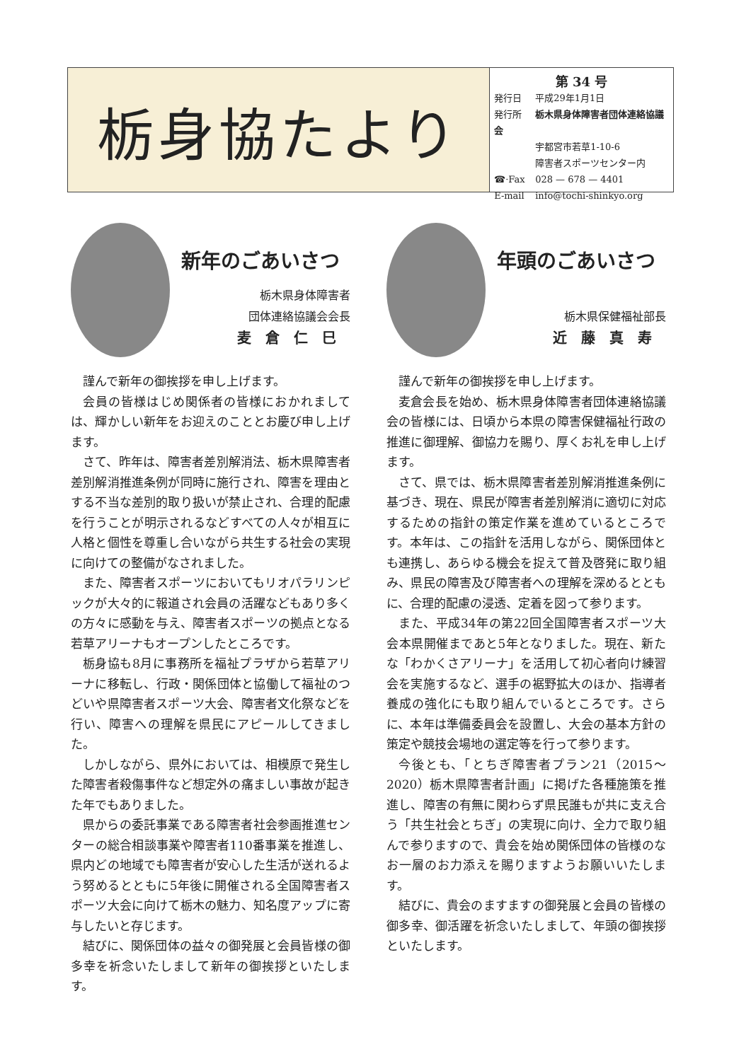栃身協たより
第 34 号
発行日 平成29年1月1日
発行所 栃木県身体障害者団体連絡協議会
宇都宮市若草1-10-6
障害者スポーツセンター内
☎·Fax 028 — 678 — 4401
E-mail info@tochi-shinkyo.org
新年のごあいさつ
栃木県身体障害者
団体連絡協議会会長
麦倉仁巳
謹んで新年の御挨拶を申し上げます。
会員の皆様はじめ関係者の皆様におかれましては、輝かしい新年をお迎えのこととお慶び申し上げます。
さて、昨年は、障害者差別解消法、栃木県障害者差別解消推進条例が同時に施行され、障害を理由とする不当な差別的取り扱いが禁止され、合理的配慮を行うことが明示されるなどすべての人々が相互に人格と個性を尊重し合いながら共生する社会の実現に向けての整備がなされました。
また、障害者スポーツにおいてもリオパラリンピックが大々的に報道され会員の活躍などもあり多くの方々に感動を与え、障害者スポーツの拠点となる若草アリーナもオープンしたところです。
栃身協も8月に事務所を福祉プラザから若草アリーナに移転し、行政・関係団体と協働して福祉のつどいや県障害者スポーツ大会、障害者文化祭などを行い、障害への理解を県民にアピールしてきました。
しかしながら、県外においては、相模原で発生した障害者殺傷事件など想定外の痛ましい事故が起きた年でもありました。
県からの委託事業である障害者社会参画推進センターの総合相談事業や障害者110番事業を推進し、県内どの地域でも障害者が安心した生活が送れるよう努めるとともに5年後に開催される全国障害者スポーツ大会に向けて栃木の魅力、知名度アップに寄与したいと存じます。
結びに、関係団体の益々の御発展と会員皆様の御多幸を祈念いたしまして新年の御挨拶といたします。
年頭のごあいさつ
栃木県保健福祉部長
近藤真寿
謹んで新年の御挨拶を申し上げます。
麦倉会長を始め、栃木県身体障害者団体連絡協議会の皆様には、日頃から本県の障害保健福祉行政の推進に御理解、御協力を賜り、厚くお礼を申し上げます。
さて、県では、栃木県障害者差別解消推進条例に基づき、現在、県民が障害者差別解消に適切に対応するための指針の策定作業を進めているところです。本年は、この指針を活用しながら、関係団体とも連携し、あらゆる機会を捉えて普及啓発に取り組み、県民の障害及び障害者への理解を深めるとともに、合理的配慮の浸透、定着を図って参ります。
また、平成34年の第22回全国障害者スポーツ大会本県開催まであと5年となりました。現在、新たな「わかくさアリーナ」を活用して初心者向け練習会を実施するなど、選手の裾野拡大のほか、指導者養成の強化にも取り組んでいるところです。さらに、本年は準備委員会を設置し、大会の基本方針の策定や競技会場地の選定等を行って参ります。
今後とも、「とちぎ障害者プラン21（2015～2020）栃木県障害者計画」に掲げた各種施策を推進し、障害の有無に関わらず県民誰もが共に支え合う「共生社会とちぎ」の実現に向け、全力で取り組んで参りますので、貴会を始め関係団体の皆様のなお一層のお力添えを賜りますようお願いいたします。
結びに、貴会のますますの御発展と会員の皆様の御多幸、御活躍を祈念いたしまして、年頭の御挨拶といたします。